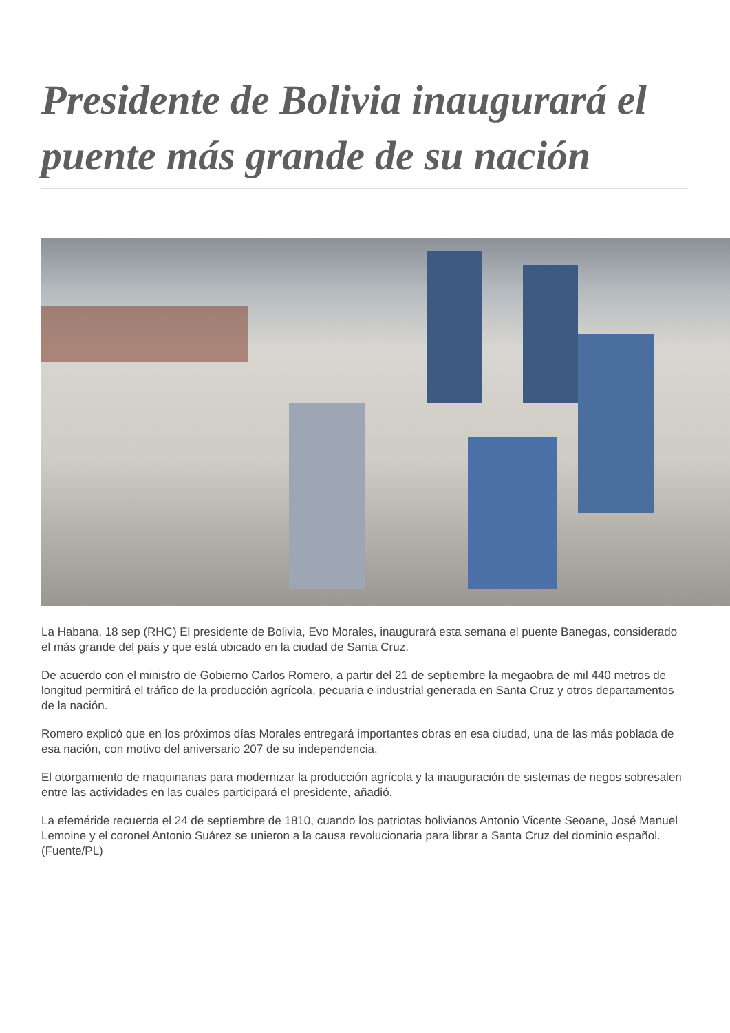Presidente de Bolivia inaugurará el puente más grande de su nación
La Habana, 18 sep (RHC) El presidente de Bolivia, Evo Morales, inaugurará esta semana el puente Banegas, considerado el más grande del país y que está ubicado en la ciudad de Santa Cruz.
De acuerdo con el ministro de Gobierno Carlos Romero, a partir del 21 de septiembre la megaobra de mil 440 metros de longitud permitirá el tráfico de la producción agrícola, pecuaria e industrial generada en Santa Cruz y otros departamentos de la nación.
Romero explicó que en los próximos días Morales entregará importantes obras en esa ciudad, una de las más poblada de esa nación, con motivo del aniversario 207 de su independencia.
El otorgamiento de maquinarias para modernizar la producción agrícola y la inauguración de sistemas de riegos sobresalen entre las actividades en las cuales participará el presidente, añadió.
La efeméride recuerda el 24 de septiembre de 1810, cuando los patriotas bolivianos Antonio Vicente Seoane, José Manuel Lemoine y el coronel Antonio Suárez se unieron a la causa revolucionaria para librar a Santa Cruz del dominio español. (Fuente/PL)